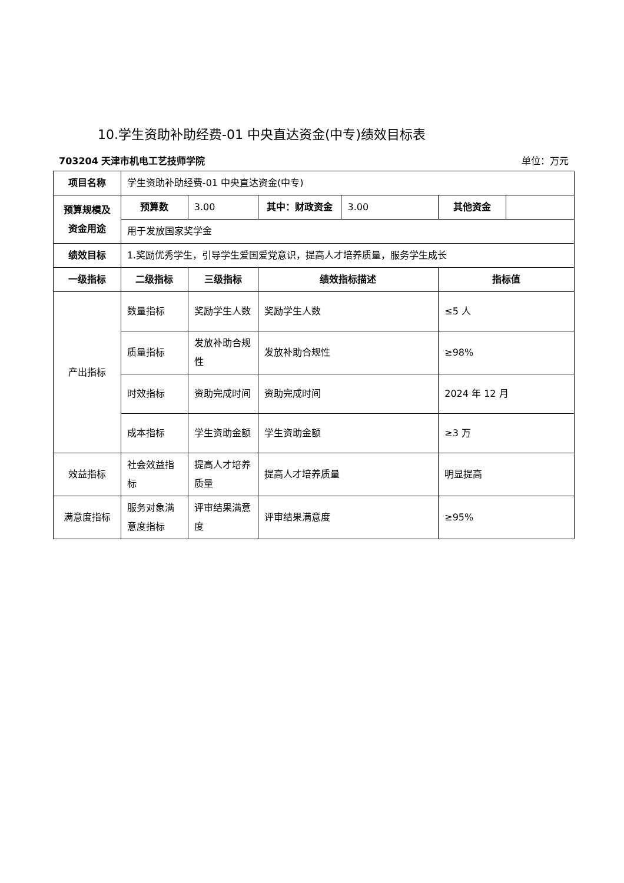10.学生资助补助经费-01 中央直达资金(中专)绩效目标表
703204 天津市机电工艺技师学院 单位：万元
| 项目名称 | 学生资助补助经费-01 中央直达资金(中专) | | | | | |
| 预算规模及资金用途 | 预算数 | 3.00 | 其中：财政资金 | 3.00 | 其他资金 | |
| | 用于发放国家奖学金 | | | | | |
| 绩效目标 | 1.奖励优秀学生，引导学生爱国爱党意识，提高人才培养质量，服务学生成长 | | | | | |
| 一级指标 | 二级指标 | 三级指标 | 绩效指标描述 | | 指标值 | |
| 产出指标 | 数量指标 | 奖励学生人数 | 奖励学生人数 | | ≤5 人 | |
| | 质量指标 | 发放补助合规性 | 发放补助合规性 | | ≥98% | |
| | 时效指标 | 资助完成时间 | 资助完成时间 | | 2024 年 12 月 | |
| | 成本指标 | 学生资助金额 | 学生资助金额 | | ≥3 万 | |
| 效益指标 | 社会效益指标 | 提高人才培养质量 | 提高人才培养质量 | | 明显提高 | |
| 满意度指标 | 服务对象满意度指标 | 评审结果满意度 | 评审结果满意度 | | ≥95% | |